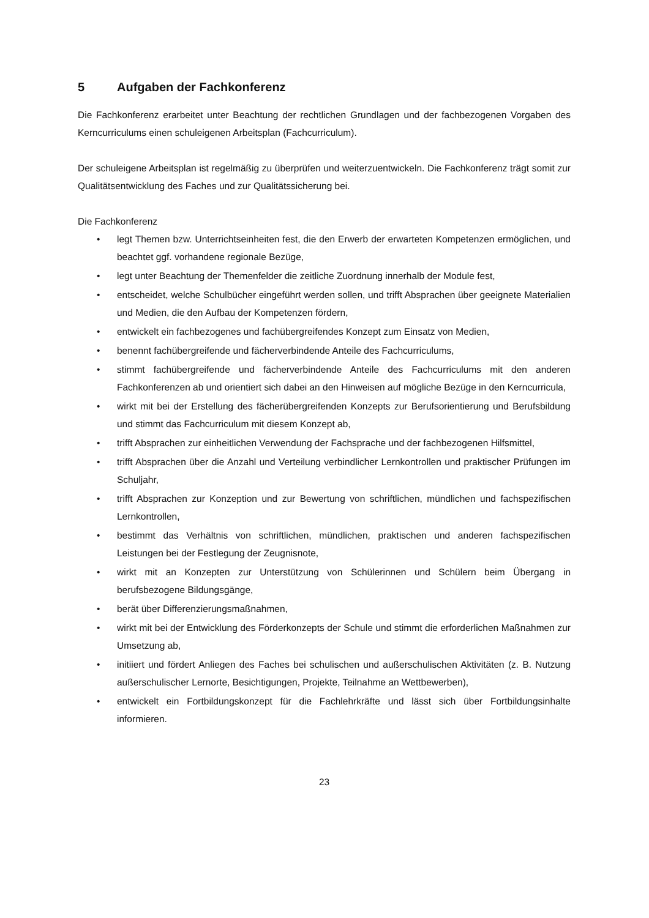5 Aufgaben der Fachkonferenz
Die Fachkonferenz erarbeitet unter Beachtung der rechtlichen Grundlagen und der fachbezogenen Vorgaben des Kerncurriculums einen schuleigenen Arbeitsplan (Fachcurriculum).
Der schuleigene Arbeitsplan ist regelmäßig zu überprüfen und weiterzuentwickeln. Die Fachkonferenz trägt somit zur Qualitätsentwicklung des Faches und zur Qualitätssicherung bei.
Die Fachkonferenz
• legt Themen bzw. Unterrichtseinheiten fest, die den Erwerb der erwarteten Kompetenzen ermöglichen, und beachtet ggf. vorhandene regionale Bezüge,
• legt unter Beachtung der Themenfelder die zeitliche Zuordnung innerhalb der Module fest,
• entscheidet, welche Schulbücher eingeführt werden sollen, und trifft Absprachen über geeignete Materialien und Medien, die den Aufbau der Kompetenzen fördern,
• entwickelt ein fachbezogenes und fachübergreifendes Konzept zum Einsatz von Medien,
• benennt fachübergreifende und fächerverbindende Anteile des Fachcurriculums,
• stimmt fachübergreifende und fächerverbindende Anteile des Fachcurriculums mit den anderen Fachkonferenzen ab und orientiert sich dabei an den Hinweisen auf mögliche Bezüge in den Kerncurricula,
• wirkt mit bei der Erstellung des fächerübergreifenden Konzepts zur Berufsorientierung und Berufsbildung und stimmt das Fachcurriculum mit diesem Konzept ab,
• trifft Absprachen zur einheitlichen Verwendung der Fachsprache und der fachbezogenen Hilfsmittel,
• trifft Absprachen über die Anzahl und Verteilung verbindlicher Lernkontrollen und praktischer Prüfungen im Schuljahr,
• trifft Absprachen zur Konzeption und zur Bewertung von schriftlichen, mündlichen und fachspezifischen Lernkontrollen,
• bestimmt das Verhältnis von schriftlichen, mündlichen, praktischen und anderen fachspezifischen Leistungen bei der Festlegung der Zeugnisnote,
• wirkt mit an Konzepten zur Unterstützung von Schülerinnen und Schülern beim Übergang in berufsbezogene Bildungsgänge,
• berät über Differenzierungsmaßnahmen,
• wirkt mit bei der Entwicklung des Förderkonzepts der Schule und stimmt die erforderlichen Maßnahmen zur Umsetzung ab,
• initiiert und fördert Anliegen des Faches bei schulischen und außerschulischen Aktivitäten (z. B. Nutzung außerschulischer Lernorte, Besichtigungen, Projekte, Teilnahme an Wettbewerben),
• entwickelt ein Fortbildungskonzept für die Fachlehrkräfte und lässt sich über Fortbildungsinhalte informieren.
23